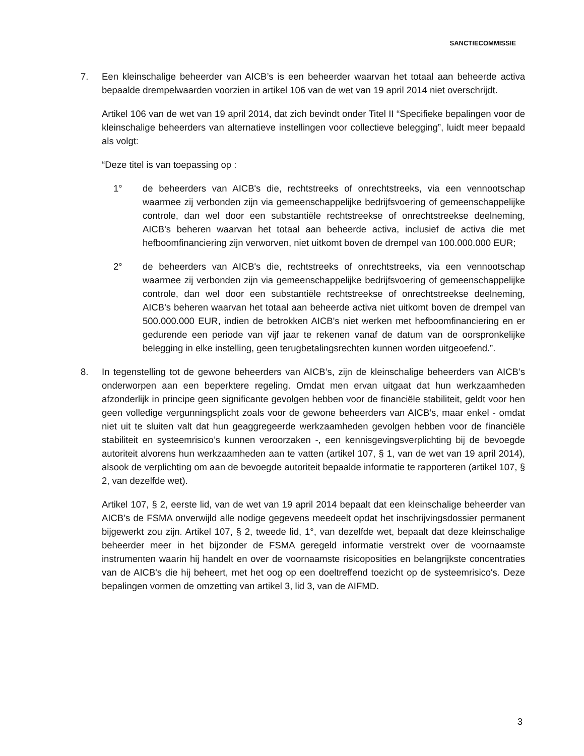SANCTIECOMMISSIE
7. Een kleinschalige beheerder van AICB’s is een beheerder waarvan het totaal aan beheerde activa bepaalde drempelwaarden voorzien in artikel 106 van de wet van 19 april 2014 niet overschrijdt.
Artikel 106 van de wet van 19 april 2014, dat zich bevindt onder Titel II “Specifieke bepalingen voor de kleinschalige beheerders van alternatieve instellingen voor collectieve belegging”, luidt meer bepaald als volgt:
“Deze titel is van toepassing op :
1° de beheerders van AICB's die, rechtstreeks of onrechtstreeks, via een vennootschap waarmee zij verbonden zijn via gemeenschappelijke bedrijfsvoering of gemeenschappelijke controle, dan wel door een substantiële rechtstreekse of onrechtstreekse deelneming, AICB's beheren waarvan het totaal aan beheerde activa, inclusief de activa die met hefboomfinanciering zijn verworven, niet uitkomt boven de drempel van 100.000.000 EUR;
2° de beheerders van AICB's die, rechtstreeks of onrechtstreeks, via een vennootschap waarmee zij verbonden zijn via gemeenschappelijke bedrijfsvoering of gemeenschappelijke controle, dan wel door een substantiële rechtstreekse of onrechtstreekse deelneming, AICB's beheren waarvan het totaal aan beheerde activa niet uitkomt boven de drempel van 500.000.000 EUR, indien de betrokken AICB's niet werken met hefboomfinanciering en er gedurende een periode van vijf jaar te rekenen vanaf de datum van de oorspronkelijke belegging in elke instelling, geen terugbetalingsrechten kunnen worden uitgeoefend.”.
8. In tegenstelling tot de gewone beheerders van AICB’s, zijn de kleinschalige beheerders van AICB’s onderworpen aan een beperktere regeling. Omdat men ervan uitgaat dat hun werkzaamheden afzonderlijk in principe geen significante gevolgen hebben voor de financiële stabiliteit, geldt voor hen geen volledige vergunningsplicht zoals voor de gewone beheerders van AICB’s, maar enkel - omdat niet uit te sluiten valt dat hun geaggregeerde werkzaamheden gevolgen hebben voor de financiële stabiliteit en systeemrisico’s kunnen veroorzaken -, een kennisgevingsverplichting bij de bevoegde autoriteit alvorens hun werkzaamheden aan te vatten (artikel 107, § 1, van de wet van 19 april 2014), alsook de verplichting om aan de bevoegde autoriteit bepaalde informatie te rapporteren (artikel 107, § 2, van dezelfde wet).
Artikel 107, § 2, eerste lid, van de wet van 19 april 2014 bepaalt dat een kleinschalige beheerder van AICB’s de FSMA onverwijld alle nodige gegevens meedeelt opdat het inschrijvingsdossier permanent bijgewerkt zou zijn. Artikel 107, § 2, tweede lid, 1°, van dezelfde wet, bepaalt dat deze kleinschalige beheerder meer in het bijzonder de FSMA geregeld informatie verstrekt over de voornaamste instrumenten waarin hij handelt en over de voornaamste risicoposities en belangrijkste concentraties van de AICB's die hij beheert, met het oog op een doeltreffend toezicht op de systeemrisico's. Deze bepalingen vormen de omzetting van artikel 3, lid 3, van de AIFMD.
3